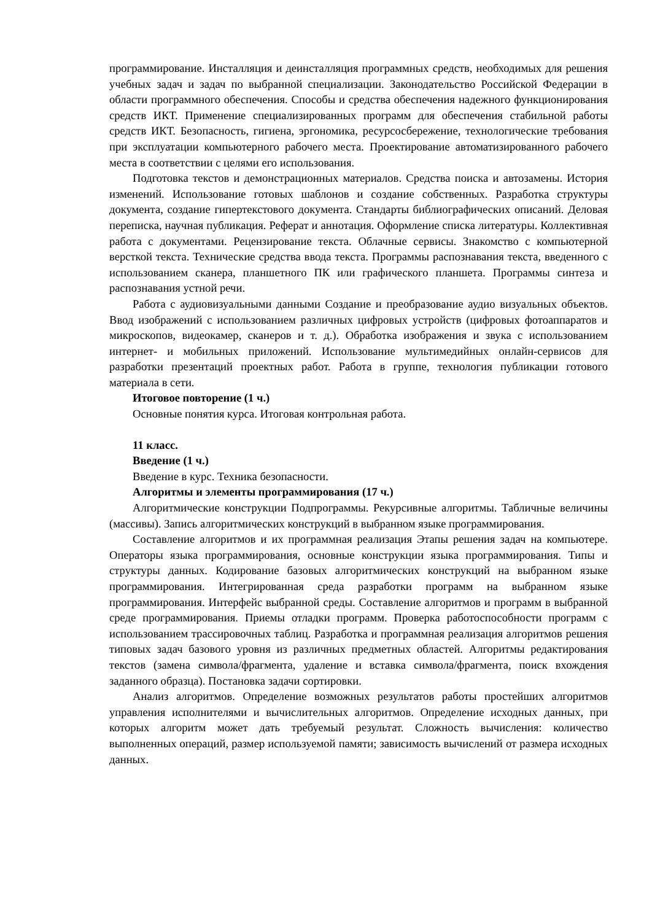программирование. Инсталляция и деинсталляция программных средств, необходимых для решения учебных задач и задач по выбранной специализации. Законодательство Российской Федерации в области программного обеспечения. Способы и средства обеспечения надежного функционирования средств ИКТ. Применение специализированных программ для обеспечения стабильной работы средств ИКТ. Безопасность, гигиена, эргономика, ресурсосбережение, технологические требования при эксплуатации компьютерного рабочего места. Проектирование автоматизированного рабочего места в соответствии с целями его использования.
Подготовка текстов и демонстрационных материалов. Средства поиска и автозамены. История изменений. Использование готовых шаблонов и создание собственных. Разработка структуры документа, создание гипертекстового документа. Стандарты библиографических описаний. Деловая переписка, научная публикация. Реферат и аннотация. Оформление списка литературы. Коллективная работа с документами. Рецензирование текста. Облачные сервисы. Знакомство с компьютерной версткой текста. Технические средства ввода текста. Программы распознавания текста, введенного с использованием сканера, планшетного ПК или графического планшета. Программы синтеза и распознавания устной речи.
Работа с аудиовизуальными данными Создание и преобразование аудио визуальных объектов. Ввод изображений с использованием различных цифровых устройств (цифровых фотоаппаратов и микроскопов, видеокамер, сканеров и т. д.). Обработка изображения и звука с использованием интернет- и мобильных приложений. Использование мультимедийных онлайн-сервисов для разработки презентаций проектных работ. Работа в группе, технология публикации готового материала в сети.
Итоговое повторение (1 ч.)
Основные понятия курса. Итоговая контрольная работа.
11 класс.
Введение (1 ч.)
Введение в курс. Техника безопасности.
Алгоритмы и элементы программирования (17 ч.)
Алгоритмические конструкции Подпрограммы. Рекурсивные алгоритмы. Табличные величины (массивы). Запись алгоритмических конструкций в выбранном языке программирования.
Составление алгоритмов и их программная реализация Этапы решения задач на компьютере. Операторы языка программирования, основные конструкции языка программирования. Типы и структуры данных. Кодирование базовых алгоритмических конструкций на выбранном языке программирования. Интегрированная среда разработки программ на выбранном языке программирования. Интерфейс выбранной среды. Составление алгоритмов и программ в выбранной среде программирования. Приемы отладки программ. Проверка работоспособности программ с использованием трассировочных таблиц. Разработка и программная реализация алгоритмов решения типовых задач базового уровня из различных предметных областей. Алгоритмы редактирования текстов (замена символа/фрагмента, удаление и вставка символа/фрагмента, поиск вхождения заданного образца). Постановка задачи сортировки.
Анализ алгоритмов. Определение возможных результатов работы простейших алгоритмов управления исполнителями и вычислительных алгоритмов. Определение исходных данных, при которых алгоритм может дать требуемый результат. Сложность вычисления: количество выполненных операций, размер используемой памяти; зависимость вычислений от размера исходных данных.